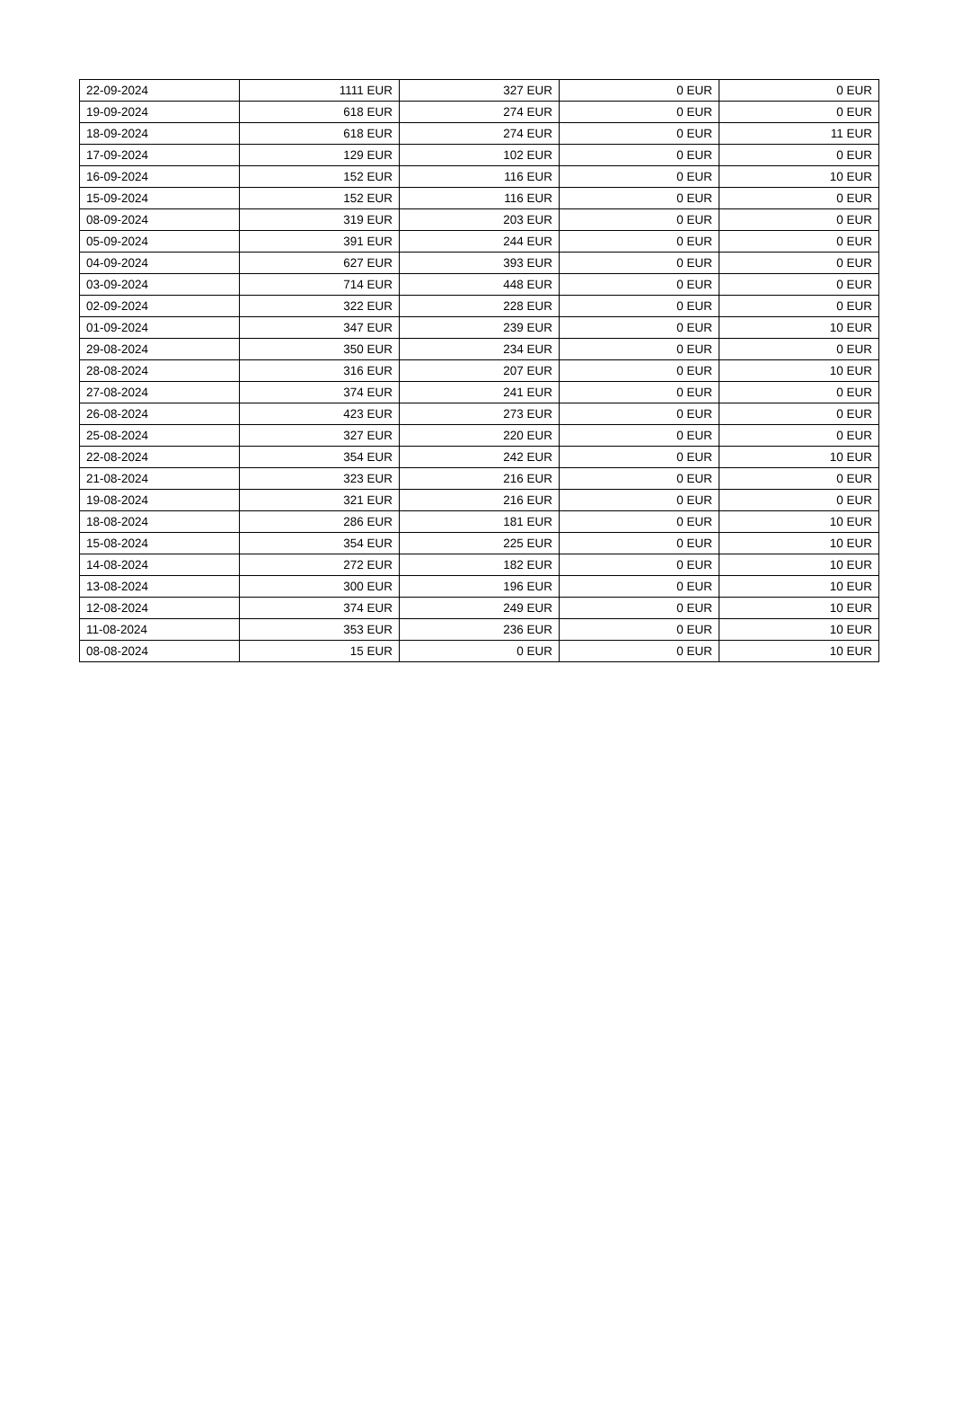| 22-09-2024 | 1111 EUR | 327 EUR | 0 EUR | 0 EUR |
| 19-09-2024 | 618 EUR | 274 EUR | 0 EUR | 0 EUR |
| 18-09-2024 | 618 EUR | 274 EUR | 0 EUR | 11 EUR |
| 17-09-2024 | 129 EUR | 102 EUR | 0 EUR | 0 EUR |
| 16-09-2024 | 152 EUR | 116 EUR | 0 EUR | 10 EUR |
| 15-09-2024 | 152 EUR | 116 EUR | 0 EUR | 0 EUR |
| 08-09-2024 | 319 EUR | 203 EUR | 0 EUR | 0 EUR |
| 05-09-2024 | 391 EUR | 244 EUR | 0 EUR | 0 EUR |
| 04-09-2024 | 627 EUR | 393 EUR | 0 EUR | 0 EUR |
| 03-09-2024 | 714 EUR | 448 EUR | 0 EUR | 0 EUR |
| 02-09-2024 | 322 EUR | 228 EUR | 0 EUR | 0 EUR |
| 01-09-2024 | 347 EUR | 239 EUR | 0 EUR | 10 EUR |
| 29-08-2024 | 350 EUR | 234 EUR | 0 EUR | 0 EUR |
| 28-08-2024 | 316 EUR | 207 EUR | 0 EUR | 10 EUR |
| 27-08-2024 | 374 EUR | 241 EUR | 0 EUR | 0 EUR |
| 26-08-2024 | 423 EUR | 273 EUR | 0 EUR | 0 EUR |
| 25-08-2024 | 327 EUR | 220 EUR | 0 EUR | 0 EUR |
| 22-08-2024 | 354 EUR | 242 EUR | 0 EUR | 10 EUR |
| 21-08-2024 | 323 EUR | 216 EUR | 0 EUR | 0 EUR |
| 19-08-2024 | 321 EUR | 216 EUR | 0 EUR | 0 EUR |
| 18-08-2024 | 286 EUR | 181 EUR | 0 EUR | 10 EUR |
| 15-08-2024 | 354 EUR | 225 EUR | 0 EUR | 10 EUR |
| 14-08-2024 | 272 EUR | 182 EUR | 0 EUR | 10 EUR |
| 13-08-2024 | 300 EUR | 196 EUR | 0 EUR | 10 EUR |
| 12-08-2024 | 374 EUR | 249 EUR | 0 EUR | 10 EUR |
| 11-08-2024 | 353 EUR | 236 EUR | 0 EUR | 10 EUR |
| 08-08-2024 | 15 EUR | 0 EUR | 0 EUR | 10 EUR |